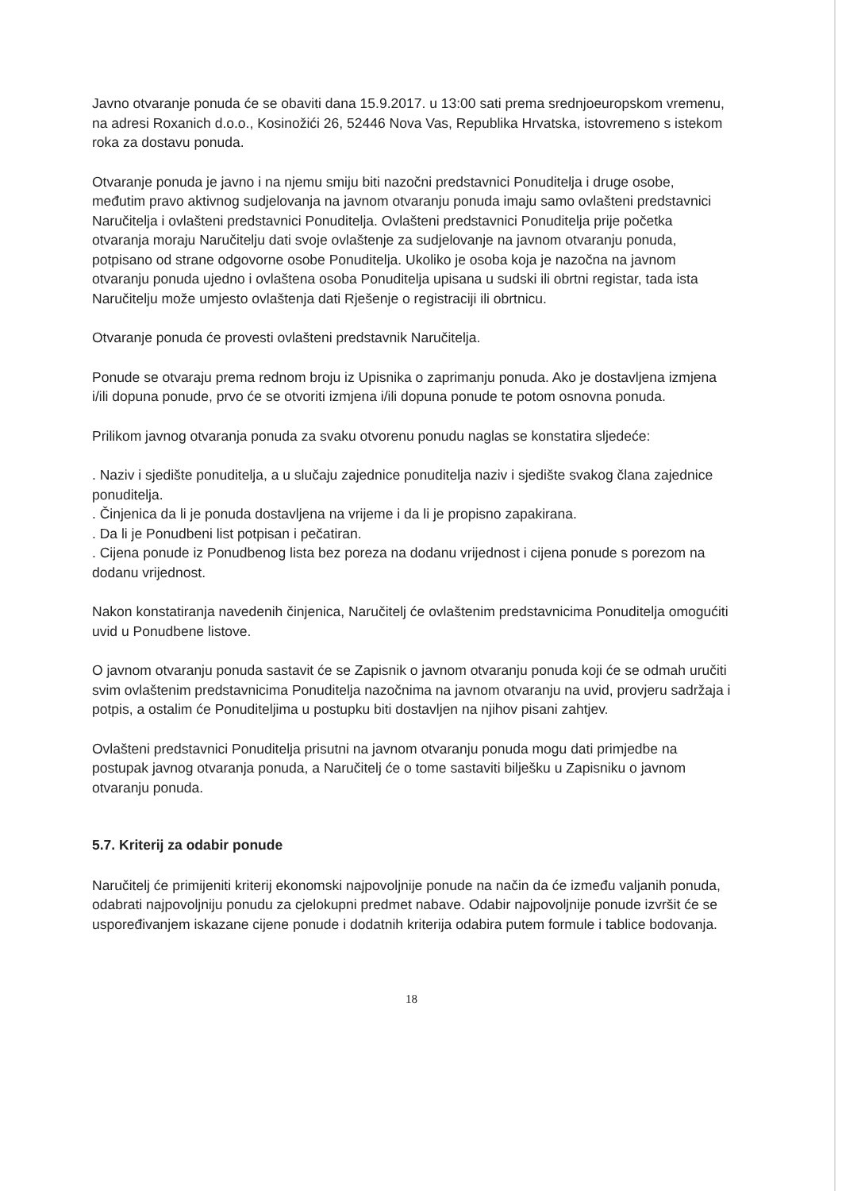Javno otvaranje ponuda će se obaviti dana 15.9.2017. u 13:00 sati prema srednjoeuropskom vremenu, na adresi Roxanich d.o.o., Kosinožići 26, 52446 Nova Vas, Republika Hrvatska, istovremeno s istekom roka za dostavu ponuda.
Otvaranje ponuda je javno i na njemu smiju biti nazočni predstavnici Ponuditelja i druge osobe, međutim pravo aktivnog sudjelovanja na javnom otvaranju ponuda imaju samo ovlašteni predstavnici Naručitelja i ovlašteni predstavnici Ponuditelja. Ovlašteni predstavnici Ponuditelja prije početka otvaranja moraju Naručitelju dati svoje ovlaštenje za sudjelovanje na javnom otvaranju ponuda, potpisano od strane odgovorne osobe Ponuditelja. Ukoliko je osoba koja je nazočna na javnom otvaranju ponuda ujedno i ovlaštena osoba Ponuditelja upisana u sudski ili obrtni registar, tada ista Naručitelju može umjesto ovlaštenja dati Rješenje o registraciji ili obrtnicu.
Otvaranje ponuda će provesti ovlašteni predstavnik Naručitelja.
Ponude se otvaraju prema rednom broju iz Upisnika o zaprimanju ponuda. Ako je dostavljena izmjena i/ili dopuna ponude, prvo će se otvoriti izmjena i/ili dopuna ponude te potom osnovna ponuda.
Prilikom javnog otvaranja ponuda za svaku otvorenu ponudu naglas se konstatira sljedeće:
. Naziv i sjedište ponuditelja, a u slučaju zajednice ponuditelja naziv i sjedište svakog člana zajednice ponuditelja.
. Činjenica da li je ponuda dostavljena na vrijeme i da li je propisno zapakirana.
. Da li je Ponudbeni list potpisan i pečatiran.
. Cijena ponude iz Ponudbenog lista bez poreza na dodanu vrijednost i cijena ponude s porezom na dodanu vrijednost.
Nakon konstatiranja navedenih činjenica, Naručitelj će ovlaštenim predstavnicima Ponuditelja omogućiti uvid u Ponudbene listove.
O javnom otvaranju ponuda sastavit će se Zapisnik o javnom otvaranju ponuda koji će se odmah uručiti svim ovlaštenim predstavnicima Ponuditelja nazočnima na javnom otvaranju na uvid, provjeru sadržaja i potpis, a ostalim će Ponuditeljima u postupku biti dostavljen na njihov pisani zahtjev.
Ovlašteni predstavnici Ponuditelja prisutni na javnom otvaranju ponuda mogu dati primjedbe na postupak javnog otvaranja ponuda, a Naručitelj će o tome sastaviti bilješku u Zapisniku o javnom otvaranju ponuda.
5.7. Kriterij za odabir ponude
Naručitelj će primijeniti kriterij ekonomski najpovoljnije ponude na način da će između valjanih ponuda, odabrati najpovoljniju ponudu za cjelokupni predmet nabave. Odabir najpovoljnije ponude izvršit će se uspoređivanjem iskazane cijene ponude i dodatnih kriterija odabira putem formule i tablice bodovanja.
18